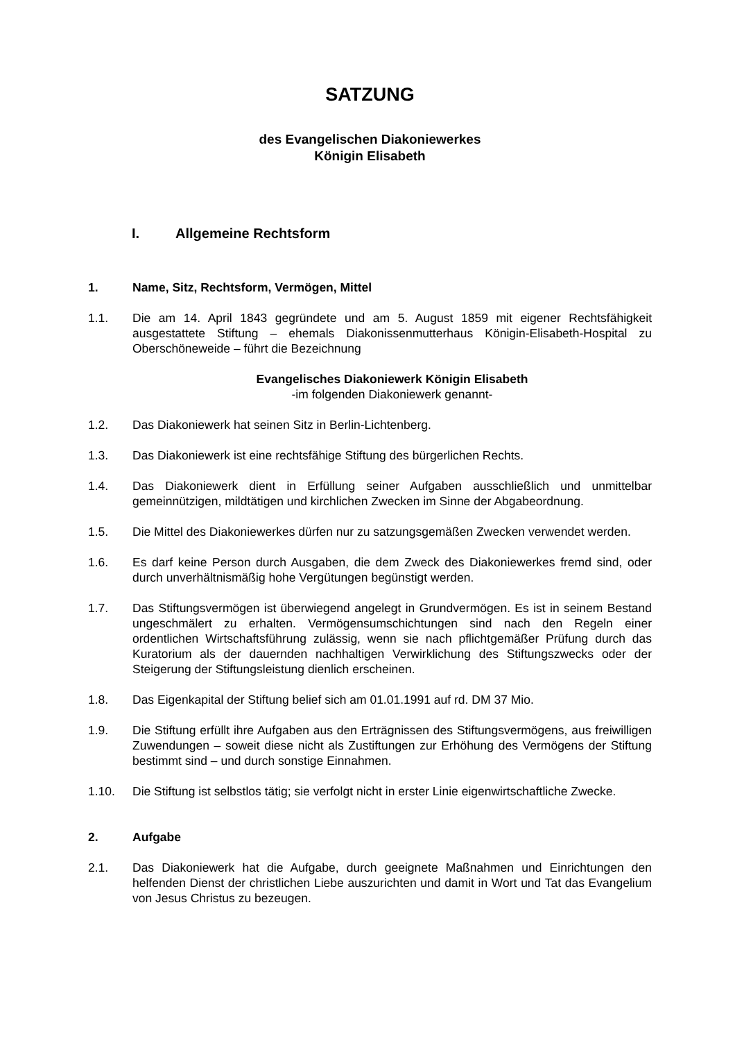SATZUNG
des Evangelischen Diakoniewerkes
Königin Elisabeth
I. Allgemeine Rechtsform
1. Name, Sitz, Rechtsform, Vermögen, Mittel
1.1. Die am 14. April 1843 gegründete und am 5. August 1859 mit eigener Rechtsfähigkeit ausgestattete Stiftung – ehemals Diakonissenmutterhaus Königin-Elisabeth-Hospital zu Oberschöneweide – führt die Bezeichnung
Evangelisches Diakoniewerk Königin Elisabeth
-im folgenden Diakoniewerk genannt-
1.2. Das Diakoniewerk hat seinen Sitz in Berlin-Lichtenberg.
1.3. Das Diakoniewerk ist eine rechtsfähige Stiftung des bürgerlichen Rechts.
1.4. Das Diakoniewerk dient in Erfüllung seiner Aufgaben ausschließlich und unmittelbar gemeinnützigen, mildtätigen und kirchlichen Zwecken im Sinne der Abgabeordnung.
1.5. Die Mittel des Diakoniewerkes dürfen nur zu satzungsgemäßen Zwecken verwendet werden.
1.6. Es darf keine Person durch Ausgaben, die dem Zweck des Diakoniewerkes fremd sind, oder durch unverhältnismäßig hohe Vergütungen begünstigt werden.
1.7. Das Stiftungsvermögen ist überwiegend angelegt in Grundvermögen. Es ist in seinem Bestand ungeschmälert zu erhalten. Vermögensumschichtungen sind nach den Regeln einer ordentlichen Wirtschaftsführung zulässig, wenn sie nach pflichtgemäßer Prüfung durch das Kuratorium als der dauernden nachhaltigen Verwirklichung des Stiftungszwecks oder der Steigerung der Stiftungsleistung dienlich erscheinen.
1.8. Das Eigenkapital der Stiftung belief sich am 01.01.1991 auf rd. DM 37 Mio.
1.9. Die Stiftung erfüllt ihre Aufgaben aus den Erträgnissen des Stiftungsvermögens, aus freiwilligen Zuwendungen – soweit diese nicht als Zustiftungen zur Erhöhung des Vermögens der Stiftung bestimmt sind – und durch sonstige Einnahmen.
1.10. Die Stiftung ist selbstlos tätig; sie verfolgt nicht in erster Linie eigenwirtschaftliche Zwecke.
2. Aufgabe
2.1. Das Diakoniewerk hat die Aufgabe, durch geeignete Maßnahmen und Einrichtungen den helfenden Dienst der christlichen Liebe auszurichten und damit in Wort und Tat das Evangelium von Jesus Christus zu bezeugen.